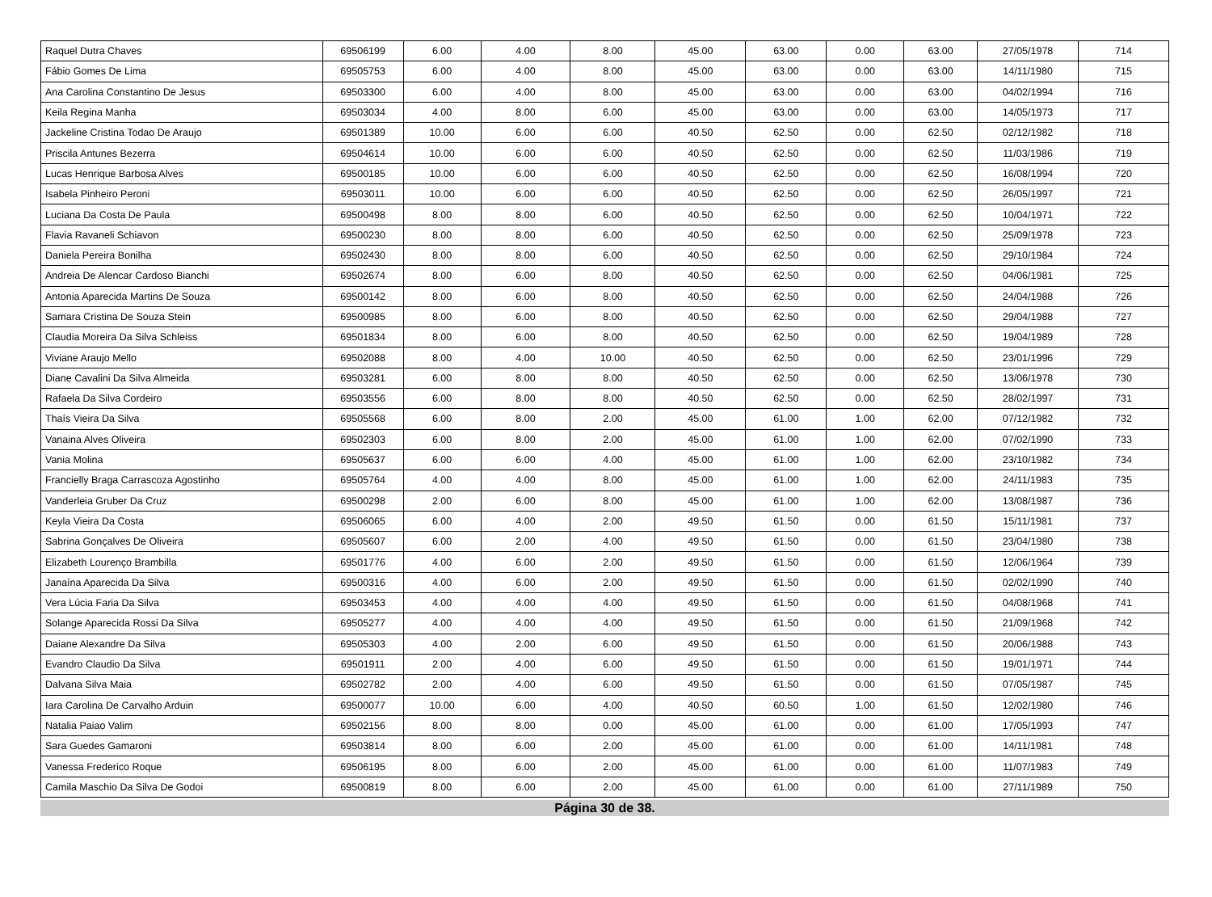| Raquel Dutra Chaves | 69506199 | 6.00 | 4.00 | 8.00 | 45.00 | 63.00 | 0.00 | 63.00 | 27/05/1978 | 714 |
| Fábio Gomes De Lima | 69505753 | 6.00 | 4.00 | 8.00 | 45.00 | 63.00 | 0.00 | 63.00 | 14/11/1980 | 715 |
| Ana Carolina Constantino De Jesus | 69503300 | 6.00 | 4.00 | 8.00 | 45.00 | 63.00 | 0.00 | 63.00 | 04/02/1994 | 716 |
| Keila Regina Manha | 69503034 | 4.00 | 8.00 | 6.00 | 45.00 | 63.00 | 0.00 | 63.00 | 14/05/1973 | 717 |
| Jackeline Cristina Todao De Araujo | 69501389 | 10.00 | 6.00 | 6.00 | 40.50 | 62.50 | 0.00 | 62.50 | 02/12/1982 | 718 |
| Priscila Antunes Bezerra | 69504614 | 10.00 | 6.00 | 6.00 | 40.50 | 62.50 | 0.00 | 62.50 | 11/03/1986 | 719 |
| Lucas Henrique Barbosa Alves | 69500185 | 10.00 | 6.00 | 6.00 | 40.50 | 62.50 | 0.00 | 62.50 | 16/08/1994 | 720 |
| Isabela Pinheiro Peroni | 69503011 | 10.00 | 6.00 | 6.00 | 40.50 | 62.50 | 0.00 | 62.50 | 26/05/1997 | 721 |
| Luciana Da Costa De Paula | 69500498 | 8.00 | 8.00 | 6.00 | 40.50 | 62.50 | 0.00 | 62.50 | 10/04/1971 | 722 |
| Flavia Ravaneli Schiavon | 69500230 | 8.00 | 8.00 | 6.00 | 40.50 | 62.50 | 0.00 | 62.50 | 25/09/1978 | 723 |
| Daniela Pereira Bonilha | 69502430 | 8.00 | 8.00 | 6.00 | 40.50 | 62.50 | 0.00 | 62.50 | 29/10/1984 | 724 |
| Andreia De Alencar Cardoso Bianchi | 69502674 | 8.00 | 6.00 | 8.00 | 40.50 | 62.50 | 0.00 | 62.50 | 04/06/1981 | 725 |
| Antonia Aparecida Martins De Souza | 69500142 | 8.00 | 6.00 | 8.00 | 40.50 | 62.50 | 0.00 | 62.50 | 24/04/1988 | 726 |
| Samara Cristina De Souza Stein | 69500985 | 8.00 | 6.00 | 8.00 | 40.50 | 62.50 | 0.00 | 62.50 | 29/04/1988 | 727 |
| Claudia Moreira Da Silva Schleiss | 69501834 | 8.00 | 6.00 | 8.00 | 40.50 | 62.50 | 0.00 | 62.50 | 19/04/1989 | 728 |
| Viviane Araujo Mello | 69502088 | 8.00 | 4.00 | 10.00 | 40.50 | 62.50 | 0.00 | 62.50 | 23/01/1996 | 729 |
| Diane Cavalini Da Silva Almeida | 69503281 | 6.00 | 8.00 | 8.00 | 40.50 | 62.50 | 0.00 | 62.50 | 13/06/1978 | 730 |
| Rafaela Da Silva Cordeiro | 69503556 | 6.00 | 8.00 | 8.00 | 40.50 | 62.50 | 0.00 | 62.50 | 28/02/1997 | 731 |
| Thaís Vieira Da Silva | 69505568 | 6.00 | 8.00 | 2.00 | 45.00 | 61.00 | 1.00 | 62.00 | 07/12/1982 | 732 |
| Vanaina Alves Oliveira | 69502303 | 6.00 | 8.00 | 2.00 | 45.00 | 61.00 | 1.00 | 62.00 | 07/02/1990 | 733 |
| Vania Molina | 69505637 | 6.00 | 6.00 | 4.00 | 45.00 | 61.00 | 1.00 | 62.00 | 23/10/1982 | 734 |
| Francielly Braga Carrascoza Agostinho | 69505764 | 4.00 | 4.00 | 8.00 | 45.00 | 61.00 | 1.00 | 62.00 | 24/11/1983 | 735 |
| Vanderleia Gruber Da Cruz | 69500298 | 2.00 | 6.00 | 8.00 | 45.00 | 61.00 | 1.00 | 62.00 | 13/08/1987 | 736 |
| Keyla Vieira Da Costa | 69506065 | 6.00 | 4.00 | 2.00 | 49.50 | 61.50 | 0.00 | 61.50 | 15/11/1981 | 737 |
| Sabrina Gonçalves De Oliveira | 69505607 | 6.00 | 2.00 | 4.00 | 49.50 | 61.50 | 0.00 | 61.50 | 23/04/1980 | 738 |
| Elizabeth Lourenço Brambilla | 69501776 | 4.00 | 6.00 | 2.00 | 49.50 | 61.50 | 0.00 | 61.50 | 12/06/1964 | 739 |
| Janaína Aparecida Da Silva | 69500316 | 4.00 | 6.00 | 2.00 | 49.50 | 61.50 | 0.00 | 61.50 | 02/02/1990 | 740 |
| Vera Lúcia Faria Da Silva | 69503453 | 4.00 | 4.00 | 4.00 | 49.50 | 61.50 | 0.00 | 61.50 | 04/08/1968 | 741 |
| Solange Aparecida Rossi Da Silva | 69505277 | 4.00 | 4.00 | 4.00 | 49.50 | 61.50 | 0.00 | 61.50 | 21/09/1968 | 742 |
| Daiane Alexandre Da Silva | 69505303 | 4.00 | 2.00 | 6.00 | 49.50 | 61.50 | 0.00 | 61.50 | 20/06/1988 | 743 |
| Evandro Claudio Da Silva | 69501911 | 2.00 | 4.00 | 6.00 | 49.50 | 61.50 | 0.00 | 61.50 | 19/01/1971 | 744 |
| Dalvana Silva Maia | 69502782 | 2.00 | 4.00 | 6.00 | 49.50 | 61.50 | 0.00 | 61.50 | 07/05/1987 | 745 |
| Iara Carolina De Carvalho Arduin | 69500077 | 10.00 | 6.00 | 4.00 | 40.50 | 60.50 | 1.00 | 61.50 | 12/02/1980 | 746 |
| Natalia Paiao Valim | 69502156 | 8.00 | 8.00 | 0.00 | 45.00 | 61.00 | 0.00 | 61.00 | 17/05/1993 | 747 |
| Sara Guedes Gamaroni | 69503814 | 8.00 | 6.00 | 2.00 | 45.00 | 61.00 | 0.00 | 61.00 | 14/11/1981 | 748 |
| Vanessa Frederico Roque | 69506195 | 8.00 | 6.00 | 2.00 | 45.00 | 61.00 | 0.00 | 61.00 | 11/07/1983 | 749 |
| Camila Maschio Da Silva De Godoi | 69500819 | 8.00 | 6.00 | 2.00 | 45.00 | 61.00 | 0.00 | 61.00 | 27/11/1989 | 750 |
Página 30 de 38.